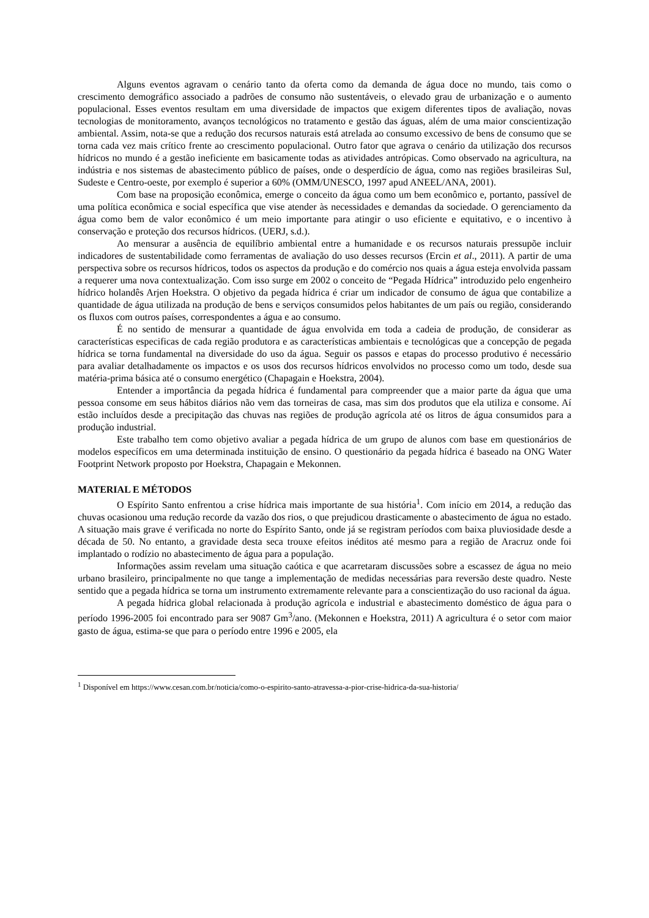Alguns eventos agravam o cenário tanto da oferta como da demanda de água doce no mundo, tais como o crescimento demográfico associado a padrões de consumo não sustentáveis, o elevado grau de urbanização e o aumento populacional. Esses eventos resultam em uma diversidade de impactos que exigem diferentes tipos de avaliação, novas tecnologias de monitoramento, avanços tecnológicos no tratamento e gestão das águas, além de uma maior conscientização ambiental. Assim, nota-se que a redução dos recursos naturais está atrelada ao consumo excessivo de bens de consumo que se torna cada vez mais crítico frente ao crescimento populacional. Outro fator que agrava o cenário da utilização dos recursos hídricos no mundo é a gestão ineficiente em basicamente todas as atividades antrópicas. Como observado na agricultura, na indústria e nos sistemas de abastecimento público de países, onde o desperdício de água, como nas regiões brasileiras Sul, Sudeste e Centro-oeste, por exemplo é superior a 60% (OMM/UNESCO, 1997 apud ANEEL/ANA, 2001).
Com base na proposição econômica, emerge o conceito da água como um bem econômico e, portanto, passível de uma política econômica e social específica que vise atender às necessidades e demandas da sociedade. O gerenciamento da água como bem de valor econômico é um meio importante para atingir o uso eficiente e equitativo, e o incentivo à conservação e proteção dos recursos hídricos. (UERJ, s.d.).
Ao mensurar a ausência de equilíbrio ambiental entre a humanidade e os recursos naturais pressupõe incluir indicadores de sustentabilidade como ferramentas de avaliação do uso desses recursos (Ercin et al., 2011). A partir de uma perspectiva sobre os recursos hídricos, todos os aspectos da produção e do comércio nos quais a água esteja envolvida passam a requerer uma nova contextualização. Com isso surge em 2002 o conceito de “Pegada Hídrica” introduzido pelo engenheiro hídrico holandês Arjen Hoekstra. O objetivo da pegada hídrica é criar um indicador de consumo de água que contabilize a quantidade de água utilizada na produção de bens e serviços consumidos pelos habitantes de um país ou região, considerando os fluxos com outros países, correspondentes a água e ao consumo.
É no sentido de mensurar a quantidade de água envolvida em toda a cadeia de produção, de considerar as características especificas de cada região produtora e as características ambientais e tecnológicas que a concepção de pegada hídrica se torna fundamental na diversidade do uso da água. Seguir os passos e etapas do processo produtivo é necessário para avaliar detalhadamente os impactos e os usos dos recursos hídricos envolvidos no processo como um todo, desde sua matéria-prima básica até o consumo energético (Chapagain e Hoekstra, 2004).
Entender a importância da pegada hídrica é fundamental para compreender que a maior parte da água que uma pessoa consome em seus hábitos diários não vem das torneiras de casa, mas sim dos produtos que ela utiliza e consome. Aí estão incluídos desde a precipitação das chuvas nas regiões de produção agrícola até os litros de água consumidos para a produção industrial.
Este trabalho tem como objetivo avaliar a pegada hídrica de um grupo de alunos com base em questionários de modelos específicos em uma determinada instituição de ensino. O questionário da pegada hídrica é baseado na ONG Water Footprint Network proposto por Hoekstra, Chapagain e Mekonnen.
MATERIAL E MÉTODOS
O Espírito Santo enfrentou a crise hídrica mais importante de sua história<sup>1</sup>. Com início em 2014, a redução das chuvas ocasionou uma redução recorde da vazão dos rios, o que prejudicou drasticamente o abastecimento de água no estado. A situação mais grave é verificada no norte do Espírito Santo, onde já se registram períodos com baixa pluviosidade desde a década de 50. No entanto, a gravidade desta seca trouxe efeitos inéditos até mesmo para a região de Aracruz onde foi implantado o rodízio no abastecimento de água para a população.
Informações assim revelam uma situação caótica e que acarretaram discussões sobre a escassez de água no meio urbano brasileiro, principalmente no que tange a implementação de medidas necessárias para reversão deste quadro. Neste sentido que a pegada hídrica se torna um instrumento extremamente relevante para a conscientização do uso racional da água.
A pegada hídrica global relacionada à produção agrícola e industrial e abastecimento doméstico de água para o período 1996-2005 foi encontrado para ser 9087 Gm<sup>3</sup>/ano. (Mekonnen e Hoekstra, 2011) A agricultura é o setor com maior gasto de água, estima-se que para o período entre 1996 e 2005, ela
<sup>1</sup> Disponível em https://www.cesan.com.br/noticia/como-o-espirito-santo-atravessa-a-pior-crise-hidrica-da-sua-historia/